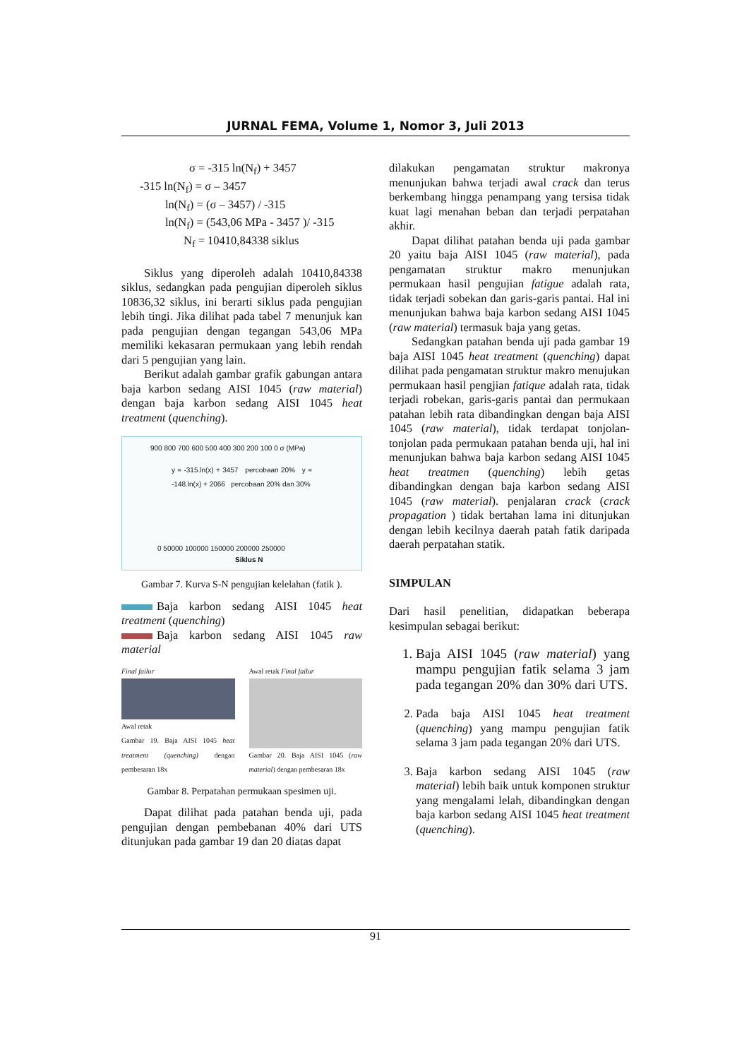JURNAL FEMA, Volume 1, Nomor 3, Juli 2013
σ = -315 ln(N<sub>f</sub>) + 3457
-315 ln(N<sub>f</sub>) = σ – 3457
ln(N<sub>f</sub>) = (σ – 3457) / -315
ln(N<sub>f</sub>) = (543,06 MPa - 3457 )/ -315
N<sub>f</sub> = 10410,84338 siklus
Siklus yang diperoleh adalah 10410,84338 siklus, sedangkan pada pengujian diperoleh siklus 10836,32 siklus, ini berarti siklus pada pengujian lebih tingi. Jika dilihat pada tabel 7 menunjuk kan pada pengujian dengan tegangan 543,06 MPa memiliki kekasaran permukaan yang lebih rendah dari 5 pengujian yang lain.
Berikut adalah gambar grafik gabungan antara baja karbon sedang AISI 1045 (raw material) dengan baja karbon sedang AISI 1045 heat treatment (quenching).
900 800 700 600 500 400 300 200 100 0 σ (MPa)
y = -315.ln(x) + 3457 percobaan 20% y = -148.ln(x) + 2066 percobaan 20% dan 30%
0 50000 100000 150000 200000 250000
Siklus N
Gambar 7. Kurva S-N pengujian kelelahan (fatik ).
Baja karbon sedang AISI 1045 heat treatment (quenching)
Baja karbon sedang AISI 1045 raw material
Final failur
Awal retak
Gambar 19. Baja AISI 1045 heat treatment (quenching) dengan pembesaran 18x
Awal retak Final failur
Gambar 20. Baja AISI 1045 (raw material) dengan pembesaran 18x
Gambar 8. Perpatahan permukaan spesimen uji.
Dapat dilihat pada patahan benda uji, pada pengujian dengan pembebanan 40% dari UTS ditunjukan pada gambar 19 dan 20 diatas dapat
dilakukan pengamatan struktur makronya menunjukan bahwa terjadi awal crack dan terus berkembang hingga penampang yang tersisa tidak kuat lagi menahan beban dan terjadi perpatahan akhir.
Dapat dilihat patahan benda uji pada gambar 20 yaitu baja AISI 1045 (raw material), pada pengamatan struktur makro menunjukan permukaan hasil pengujian fatigue adalah rata, tidak terjadi sobekan dan garis-garis pantai. Hal ini menunjukan bahwa baja karbon sedang AISI 1045 (raw material) termasuk baja yang getas.
Sedangkan patahan benda uji pada gambar 19 baja AISI 1045 heat treatment (quenching) dapat dilihat pada pengamatan struktur makro menujukan permukaan hasil pengjian fatique adalah rata, tidak terjadi robekan, garis-garis pantai dan permukaan patahan lebih rata dibandingkan dengan baja AISI 1045 (raw material), tidak terdapat tonjolan-tonjolan pada permukaan patahan benda uji, hal ini menunjukan bahwa baja karbon sedang AISI 1045 heat treatmen (quenching) lebih getas dibandingkan dengan baja karbon sedang AISI 1045 (raw material). penjalaran crack (crack propagation ) tidak bertahan lama ini ditunjukan dengan lebih kecilnya daerah patah fatik daripada daerah perpatahan statik.
SIMPULAN
Dari hasil penelitian, didapatkan beberapa kesimpulan sebagai berikut:
1. Baja AISI 1045 (raw material) yang mampu pengujian fatik selama 3 jam pada tegangan 20% dan 30% dari UTS.
2. Pada baja AISI 1045 heat treatment (quenching) yang mampu pengujian fatik selama 3 jam pada tegangan 20% dari UTS.
3. Baja karbon sedang AISI 1045 (raw material) lebih baik untuk komponen struktur yang mengalami lelah, dibandingkan dengan baja karbon sedang AISI 1045 heat treatment (quenching).
91